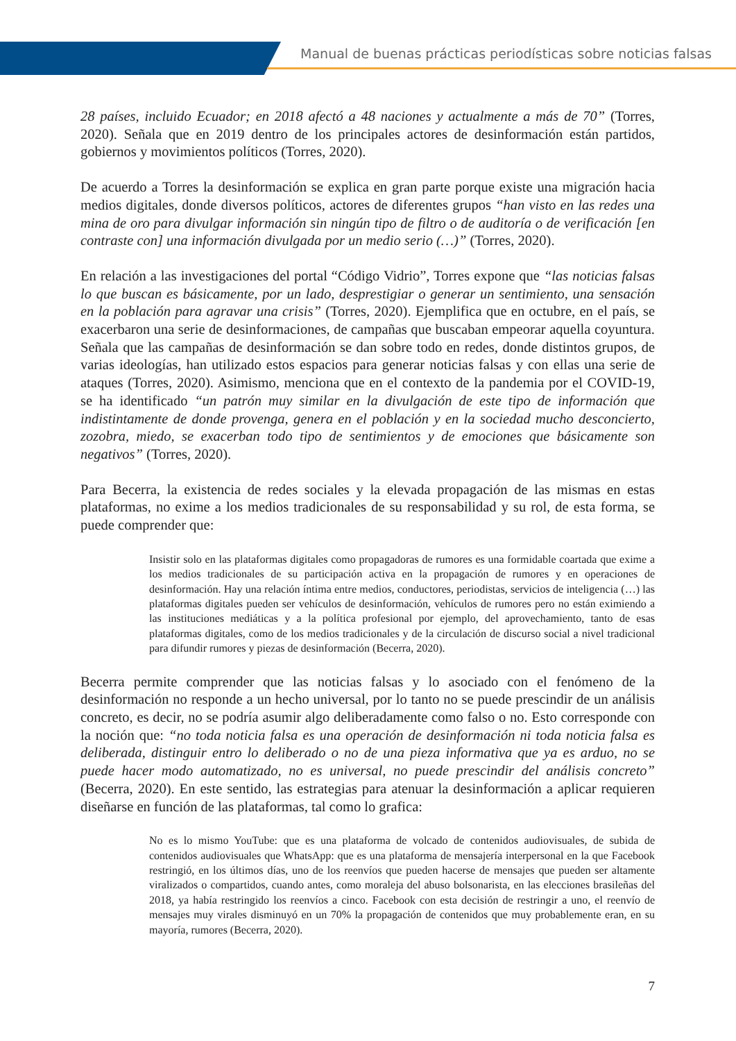Manual de buenas prácticas periodísticas sobre noticias falsas
28 países, incluido Ecuador; en 2018 afectó a 48 naciones y actualmente a más de 70” (Torres, 2020). Señala que en 2019 dentro de los principales actores de desinformación están partidos, gobiernos y movimientos políticos (Torres, 2020).
De acuerdo a Torres la desinformación se explica en gran parte porque existe una migración hacia medios digitales, donde diversos políticos, actores de diferentes grupos “han visto en las redes una mina de oro para divulgar información sin ningún tipo de filtro o de auditoría o de verificación [en contraste con] una información divulgada por un medio serio (…)” (Torres, 2020).
En relación a las investigaciones del portal “Código Vidrio”, Torres expone que “las noticias falsas lo que buscan es básicamente, por un lado, desprestigiar o generar un sentimiento, una sensación en la población para agravar una crisis” (Torres, 2020). Ejemplifica que en octubre, en el país, se exacerbaron una serie de desinformaciones, de campañas que buscaban empeorar aquella coyuntura. Señala que las campañas de desinformación se dan sobre todo en redes, donde distintos grupos, de varias ideologías, han utilizado estos espacios para generar noticias falsas y con ellas una serie de ataques (Torres, 2020). Asimismo, menciona que en el contexto de la pandemia por el COVID-19, se ha identificado “un patrón muy similar en la divulgación de este tipo de información que indistintamente de donde provenga, genera en el población y en la sociedad mucho desconcierto, zozobra, miedo, se exacerban todo tipo de sentimientos y de emociones que básicamente son negativos” (Torres, 2020).
Para Becerra, la existencia de redes sociales y la elevada propagación de las mismas en estas plataformas, no exime a los medios tradicionales de su responsabilidad y su rol, de esta forma, se puede comprender que:
Insistir solo en las plataformas digitales como propagadoras de rumores es una formidable coartada que exime a los medios tradicionales de su participación activa en la propagación de rumores y en operaciones de desinformación. Hay una relación íntima entre medios, conductores, periodistas, servicios de inteligencia (…) las plataformas digitales pueden ser vehículos de desinformación, vehículos de rumores pero no están eximiendo a las instituciones mediáticas y a la política profesional por ejemplo, del aprovechamiento, tanto de esas plataformas digitales, como de los medios tradicionales y de la circulación de discurso social a nivel tradicional para difundir rumores y piezas de desinformación (Becerra, 2020).
Becerra permite comprender que las noticias falsas y lo asociado con el fenómeno de la desinformación no responde a un hecho universal, por lo tanto no se puede prescindir de un análisis concreto, es decir, no se podría asumir algo deliberadamente como falso o no. Esto corresponde con la noción que: “no toda noticia falsa es una operación de desinformación ni toda noticia falsa es deliberada, distinguir entro lo deliberado o no de una pieza informativa que ya es arduo, no se puede hacer modo automatizado, no es universal, no puede prescindir del análisis concreto” (Becerra, 2020). En este sentido, las estrategias para atenuar la desinformación a aplicar requieren diseñarse en función de las plataformas, tal como lo grafica:
No es lo mismo YouTube: que es una plataforma de volcado de contenidos audiovisuales, de subida de contenidos audiovisuales que WhatsApp: que es una plataforma de mensajería interpersonal en la que Facebook restringió, en los últimos días, uno de los reenvíos que pueden hacerse de mensajes que pueden ser altamente viralizados o compartidos, cuando antes, como moraleja del abuso bolsonarista, en las elecciones brasileñas del 2018, ya había restringido los reenvíos a cinco. Facebook con esta decisión de restringir a uno, el reenvío de mensajes muy virales disminuyó en un 70% la propagación de contenidos que muy probablemente eran, en su mayoría, rumores (Becerra, 2020).
7